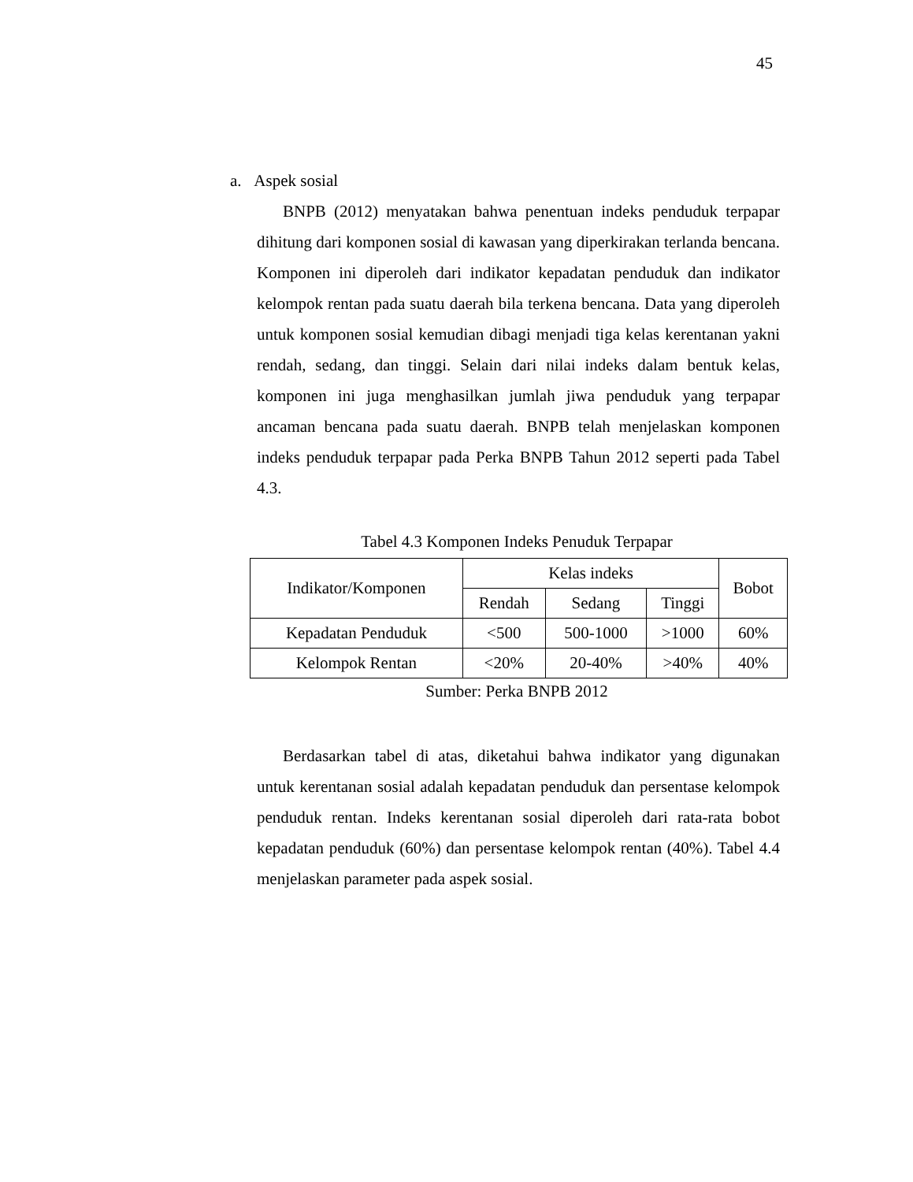45
a. Aspek sosial
BNPB (2012) menyatakan bahwa penentuan indeks penduduk terpapar dihitung dari komponen sosial di kawasan yang diperkirakan terlanda bencana. Komponen ini diperoleh dari indikator kepadatan penduduk dan indikator kelompok rentan pada suatu daerah bila terkena bencana. Data yang diperoleh untuk komponen sosial kemudian dibagi menjadi tiga kelas kerentanan yakni rendah, sedang, dan tinggi. Selain dari nilai indeks dalam bentuk kelas, komponen ini juga menghasilkan jumlah jiwa penduduk yang terpapar ancaman bencana pada suatu daerah. BNPB telah menjelaskan komponen indeks penduduk terpapar pada Perka BNPB Tahun 2012 seperti pada Tabel 4.3.
Tabel 4.3 Komponen Indeks Penuduk Terpapar
| Indikator/Komponen | Kelas indeks | | | Bobot |
| --- | --- | --- | --- | --- |
| | Rendah | Sedang | Tinggi | |
| Kepadatan Penduduk | <500 | 500-1000 | >1000 | 60% |
| Kelompok Rentan | <20% | 20-40% | >40% | 40% |
Sumber: Perka BNPB 2012
Berdasarkan tabel di atas, diketahui bahwa indikator yang digunakan untuk kerentanan sosial adalah kepadatan penduduk dan persentase kelompok penduduk rentan. Indeks kerentanan sosial diperoleh dari rata-rata bobot kepadatan penduduk (60%) dan persentase kelompok rentan (40%). Tabel 4.4 menjelaskan parameter pada aspek sosial.